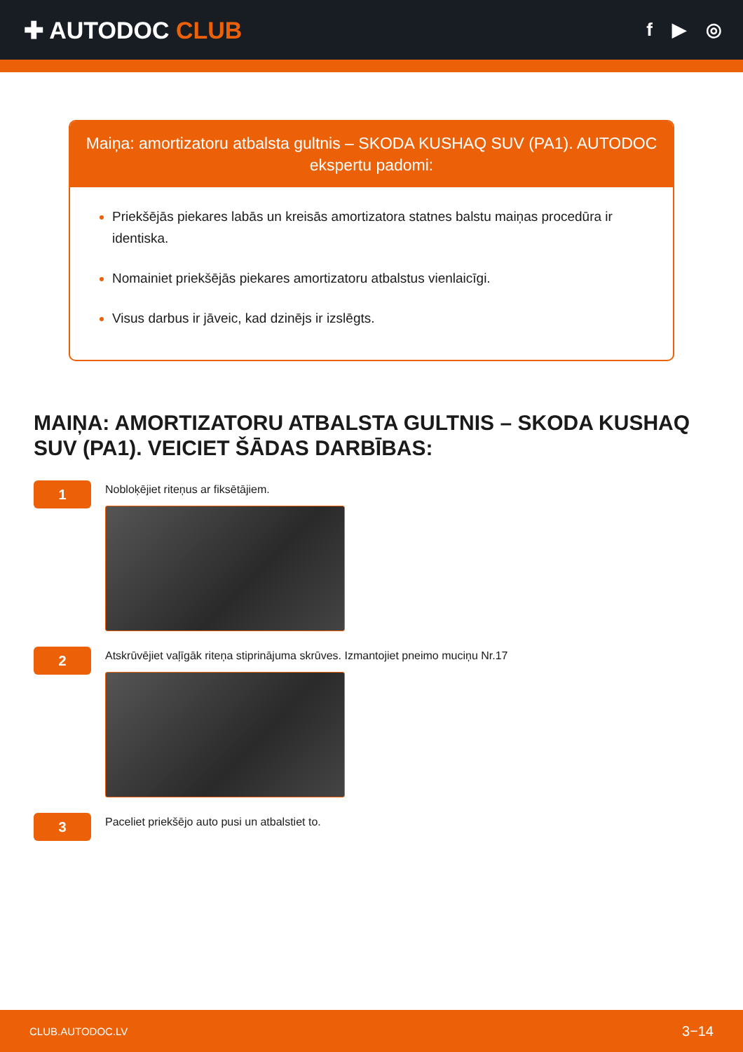✚ AUTODOC CLUB
f ▶ ◎
Maiņa: amortizatoru atbalsta gultnis – SKODA KUSHAQ SUV (PA1). AUTODOC ekspertu padomi:
Priekšējās piekares labās un kreisās amortizatora statnes balstu maiņas procedūra ir identiska.
Nomainiet priekšējās piekares amortizatoru atbalstus vienlaicīgi.
Visus darbus ir jāveic, kad dzinējs ir izslēgts.
MAIŅA: AMORTIZATORU ATBALSTA GULTNIS – SKODA KUSHAQ SUV (PA1). VEICIET ŠĀDAS DARBĪBAS:
1
Nobloķējiet riteņus ar fiksētājiem.
2
Atskrūvējiet vaļīgāk riteņa stiprinājuma skrūves. Izmantojiet pneimo muciņu Nr.17
3
Paceliet priekšējo auto pusi un atbalstiet to.
CLUB.AUTODOC.LV 3−14